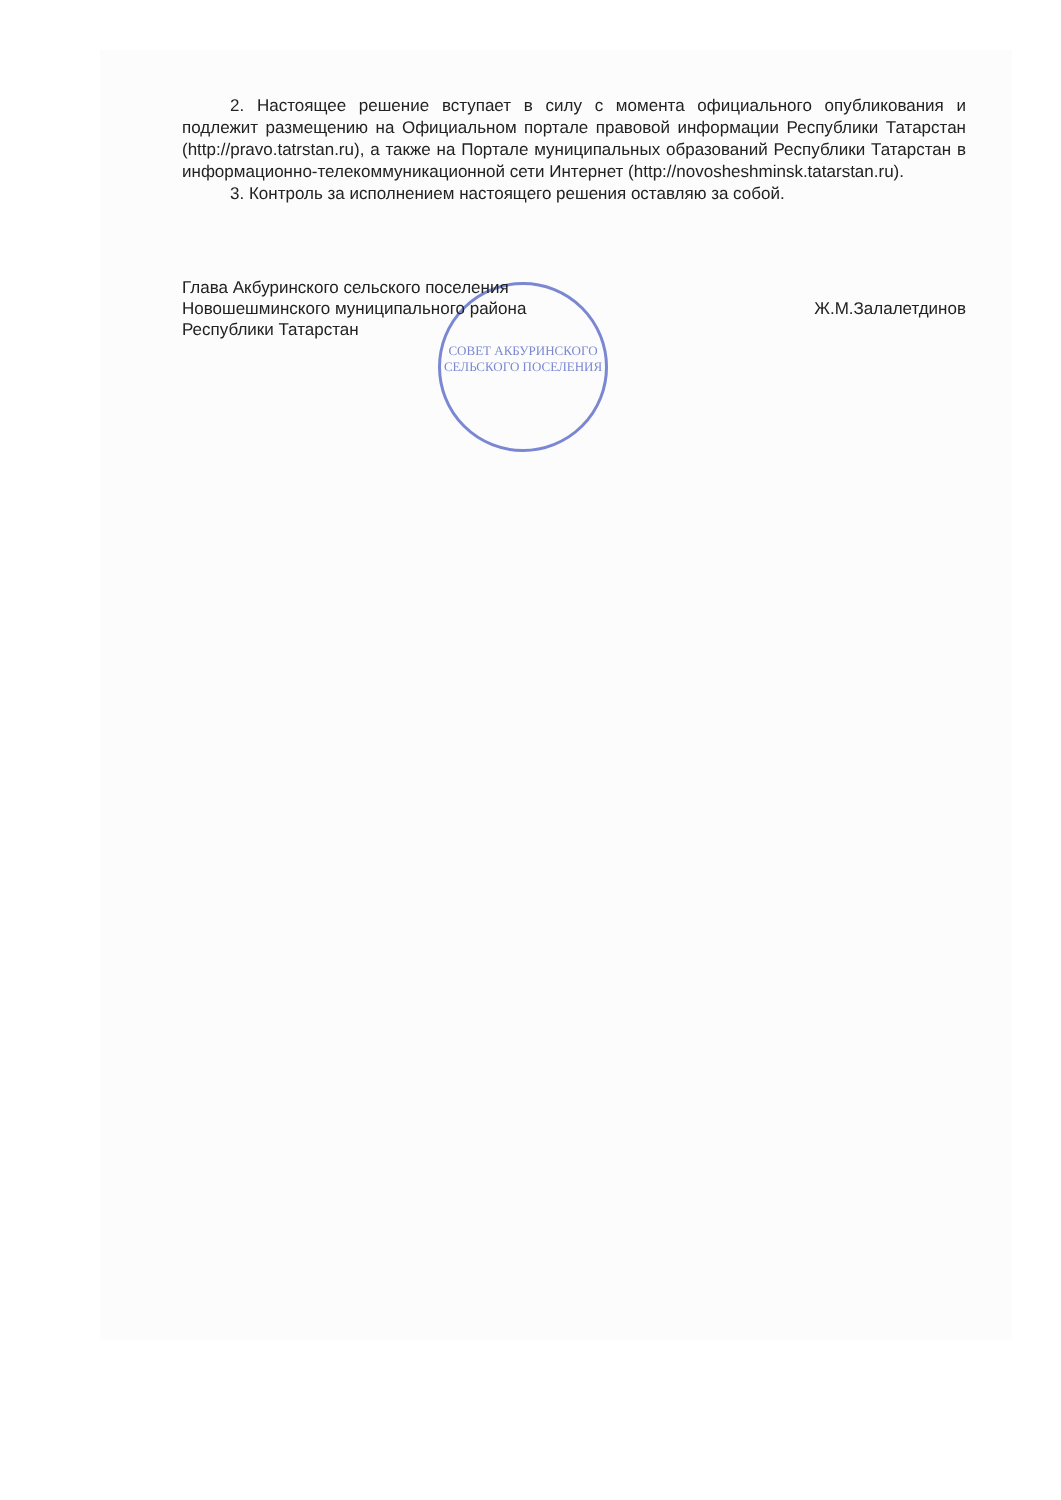СОВЕТ АКБУРИНСКОГО СЕЛЬСКОГО ПОСЕЛЕНИЯ
2. Настоящее решение вступает в силу с момента официального опубликования и подлежит размещению на Официальном портале правовой информации Республики Татарстан (http://pravo.tatrstan.ru), а также на Портале муниципальных образований Республики Татарстан в информационно-телекоммуникационной сети Интернет (http://novosheshminsk.tatarstan.ru).
3. Контроль за исполнением настоящего решения оставляю за собой.
Глава Акбуринского сельского поселения
Новошешминского муниципального района
Республики Татарстан
Ж.М.Залалетдинов